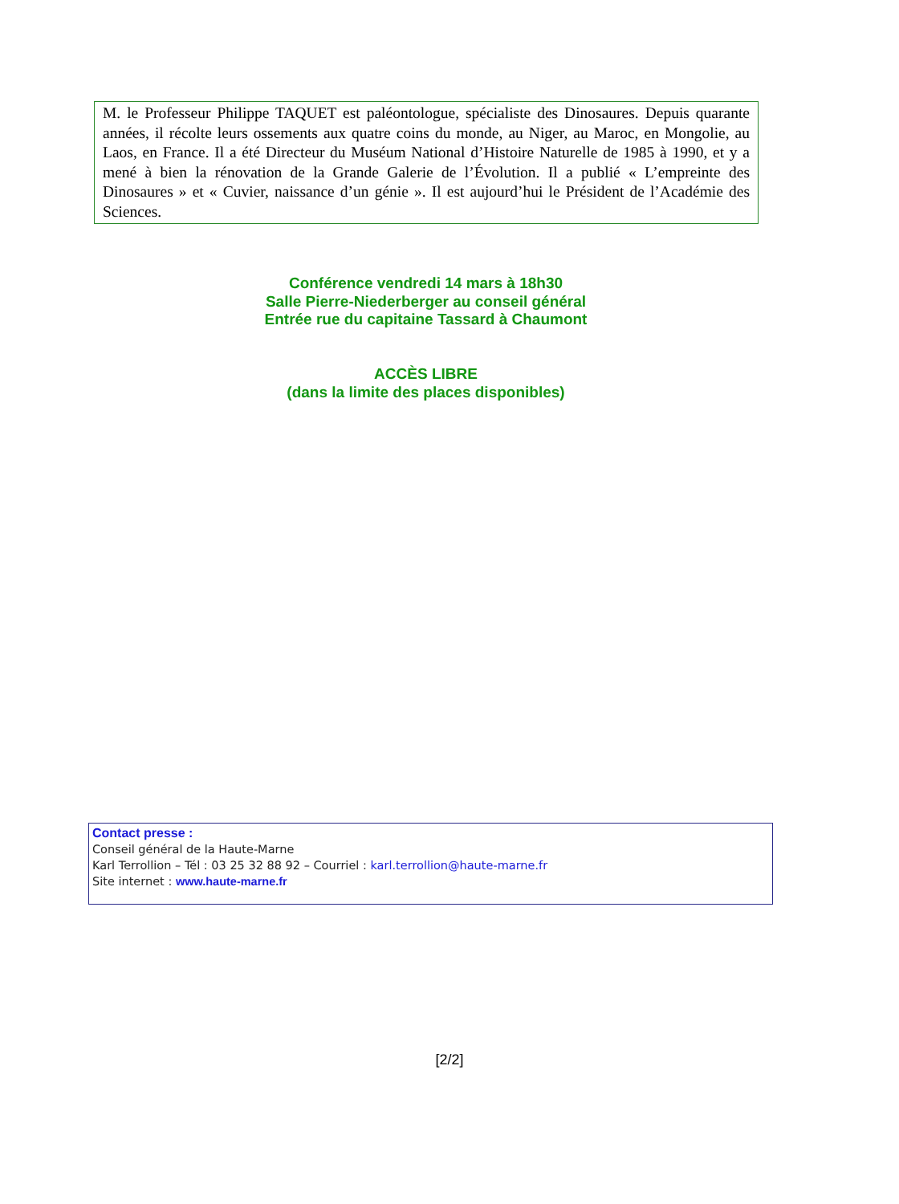M. le Professeur Philippe TAQUET est paléontologue, spécialiste des Dinosaures. Depuis quarante années, il récolte leurs ossements aux quatre coins du monde, au Niger, au Maroc, en Mongolie, au Laos, en France. Il a été Directeur du Muséum National d’Histoire Naturelle de 1985 à 1990, et y a mené à bien la rénovation de la Grande Galerie de l’Évolution. Il a publié « L’empreinte des Dinosaures » et « Cuvier, naissance d’un génie ». Il est aujourd’hui le Président de l’Académie des Sciences.
Conférence vendredi 14 mars à 18h30
Salle Pierre-Niederberger au conseil général
Entrée rue du capitaine Tassard à Chaumont
ACCÈS LIBRE
(dans la limite des places disponibles)
Contact presse :
Conseil général de la Haute-Marne
Karl Terrollion – Tél : 03 25 32 88 92 – Courriel : karl.terrollion@haute-marne.fr
Site internet : www.haute-marne.fr
[2/2]